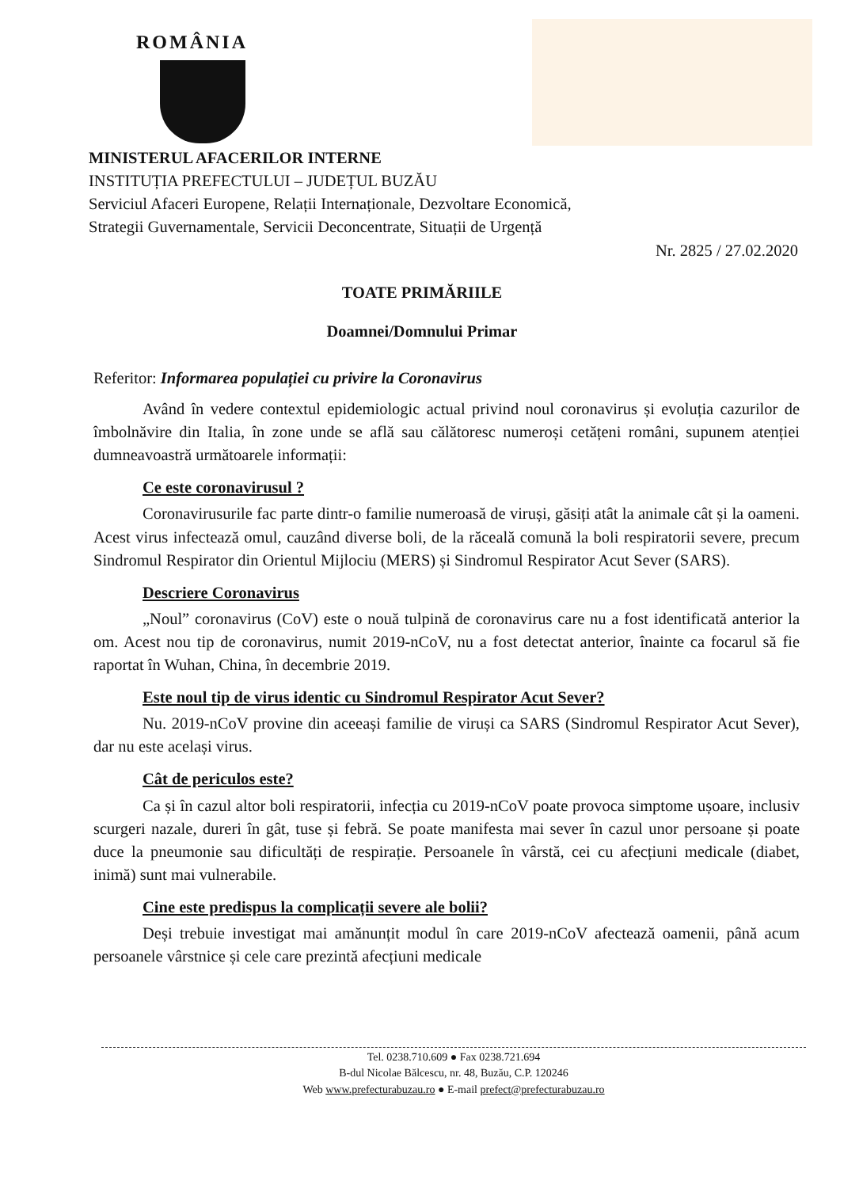ROMÂNIA
MINISTERUL AFACERILOR INTERNE
INSTITUȚIA PREFECTULUI – JUDEȚUL BUZĂU
Serviciul Afaceri Europene, Relații Internaționale, Dezvoltare Economică,
Strategii Guvernamentale, Servicii Deconcentrate, Situații de Urgență
Nr. 2825 / 27.02.2020
TOATE PRIMĂRIILE
Doamnei/Domnului Primar
Referitor: Informarea populației cu privire la Coronavirus
Având în vedere contextul epidemiologic actual privind noul coronavirus și evoluția cazurilor de îmbolnăvire din Italia, în zone unde se află sau călătoresc numeroși cetățeni români, supunem atenției dumneavoastră următoarele informații:
Ce este coronavirusul ?
Coronavirusurile fac parte dintr-o familie numeroasă de viruși, găsiți atât la animale cât și la oameni. Acest virus infectează omul, cauzând diverse boli, de la răceală comună la boli respiratorii severe, precum Sindromul Respirator din Orientul Mijlociu (MERS) și Sindromul Respirator Acut Sever (SARS).
Descriere Coronavirus
„Noul” coronavirus (CoV) este o nouă tulpină de coronavirus care nu a fost identificată anterior la om. Acest nou tip de coronavirus, numit 2019-nCoV, nu a fost detectat anterior, înainte ca focarul să fie raportat în Wuhan, China, în decembrie 2019.
Este noul tip de virus identic cu Sindromul Respirator Acut Sever?
Nu. 2019-nCoV provine din aceeași familie de viruși ca SARS (Sindromul Respirator Acut Sever), dar nu este același virus.
Cât de periculos este?
Ca și în cazul altor boli respiratorii, infecția cu 2019-nCoV poate provoca simptome ușoare, inclusiv scurgeri nazale, dureri în gât, tuse și febră. Se poate manifesta mai sever în cazul unor persoane și poate duce la pneumonie sau dificultăți de respirație. Persoanele în vârstă, cei cu afecțiuni medicale (diabet, inimă) sunt mai vulnerabile.
Cine este predispus la complicații severe ale bolii?
Deși trebuie investigat mai amănunțit modul în care 2019-nCoV afectează oamenii, până acum persoanele vârstnice și cele care prezintă afecțiuni medicale
Tel. 0238.710.609 ● Fax 0238.721.694
B-dul Nicolae Bălcescu, nr. 48, Buzău, C.P. 120246
Web www.prefecturabuzau.ro ● E-mail prefect@prefecturabuzau.ro